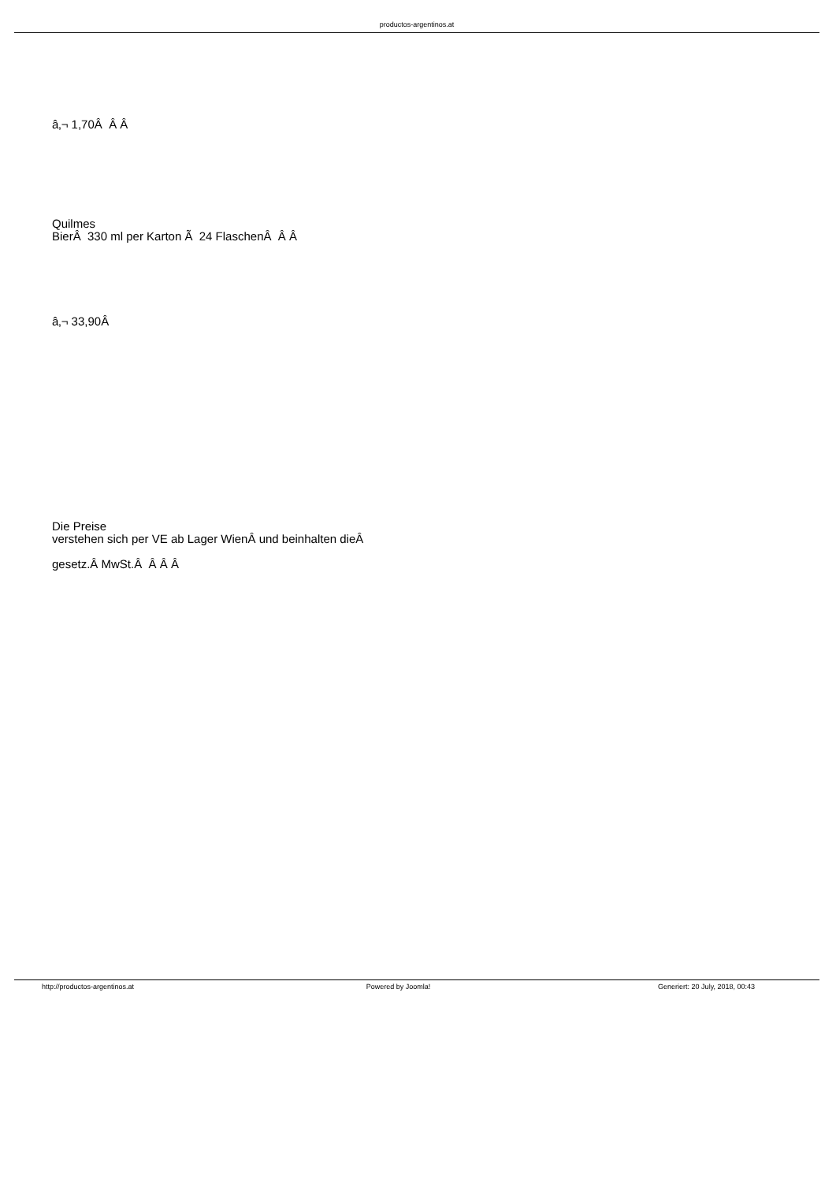productos-argentinos.at
â‚¬ 1,70Â Â Â
Quilmes
BierÂ 330 ml per Karton Ã 24 FlaschenÂ Â Â
â‚¬ 33,90Â
Die Preise
verstehen sich per VE ab Lager WienÂ und beinhalten dieÂ
gesetz.Â MwSt.Â Â Â Â
http://productos-argentinos.at Powered by Joomla! Generiert: 20 July, 2018, 00:43